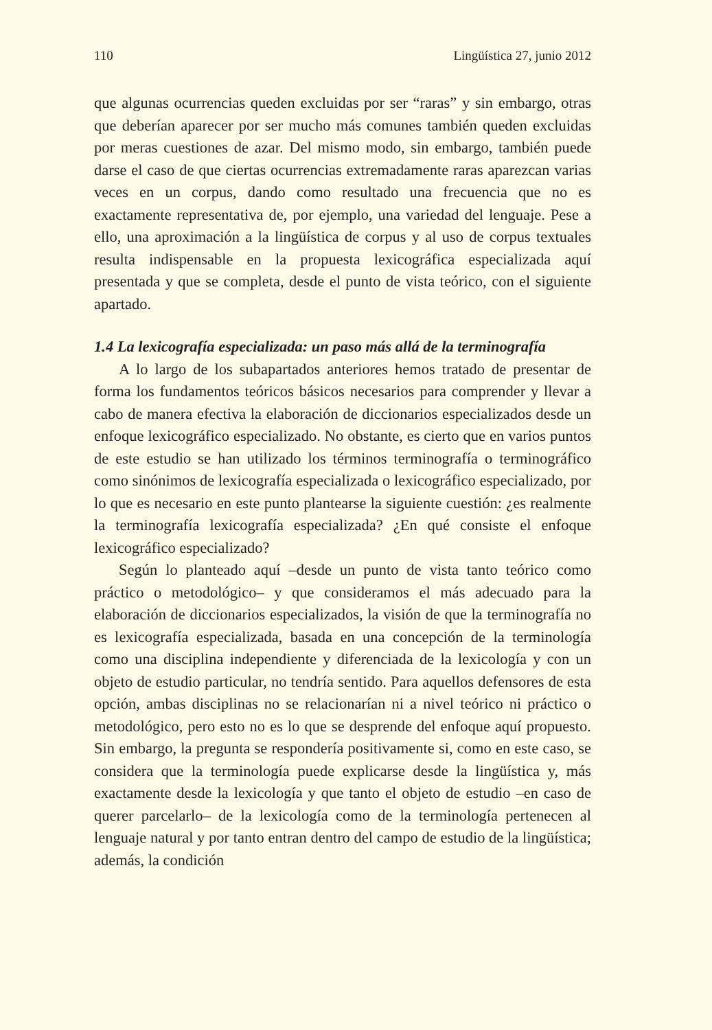110 Lingüística 27, junio 2012
que algunas ocurrencias queden excluidas por ser “raras” y sin embargo, otras que deberían aparecer por ser mucho más comunes también queden excluidas por meras cuestiones de azar. Del mismo modo, sin embargo, también puede darse el caso de que ciertas ocurrencias extremadamente raras aparezcan varias veces en un corpus, dando como resultado una frecuencia que no es exactamente representativa de, por ejemplo, una variedad del lenguaje. Pese a ello, una aproximación a la lingüística de corpus y al uso de corpus textuales resulta indispensable en la propuesta lexicográfica especializada aquí presentada y que se completa, desde el punto de vista teórico, con el siguiente apartado.
1.4 La lexicografía especializada: un paso más allá de la terminografía
A lo largo de los subapartados anteriores hemos tratado de presentar de forma los fundamentos teóricos básicos necesarios para comprender y llevar a cabo de manera efectiva la elaboración de diccionarios especializados desde un enfoque lexicográfico especializado. No obstante, es cierto que en varios puntos de este estudio se han utilizado los términos terminografía o terminográfico como sinónimos de lexicografía especializada o lexicográfico especializado, por lo que es necesario en este punto plantearse la siguiente cuestión: ¿es realmente la terminografía lexicografía especializada? ¿En qué consiste el enfoque lexicográfico especializado?
Según lo planteado aquí –desde un punto de vista tanto teórico como práctico o metodológico– y que consideramos el más adecuado para la elaboración de diccionarios especializados, la visión de que la terminografía no es lexicografía especializada, basada en una concepción de la terminología como una disciplina independiente y diferenciada de la lexicología y con un objeto de estudio particular, no tendría sentido. Para aquellos defensores de esta opción, ambas disciplinas no se relacionarían ni a nivel teórico ni práctico o metodológico, pero esto no es lo que se desprende del enfoque aquí propuesto. Sin embargo, la pregunta se respondería positivamente si, como en este caso, se considera que la terminología puede explicarse desde la lingüística y, más exactamente desde la lexicología y que tanto el objeto de estudio –en caso de querer parcelarlo– de la lexicología como de la terminología pertenecen al lenguaje natural y por tanto entran dentro del campo de estudio de la lingüística; además, la condición